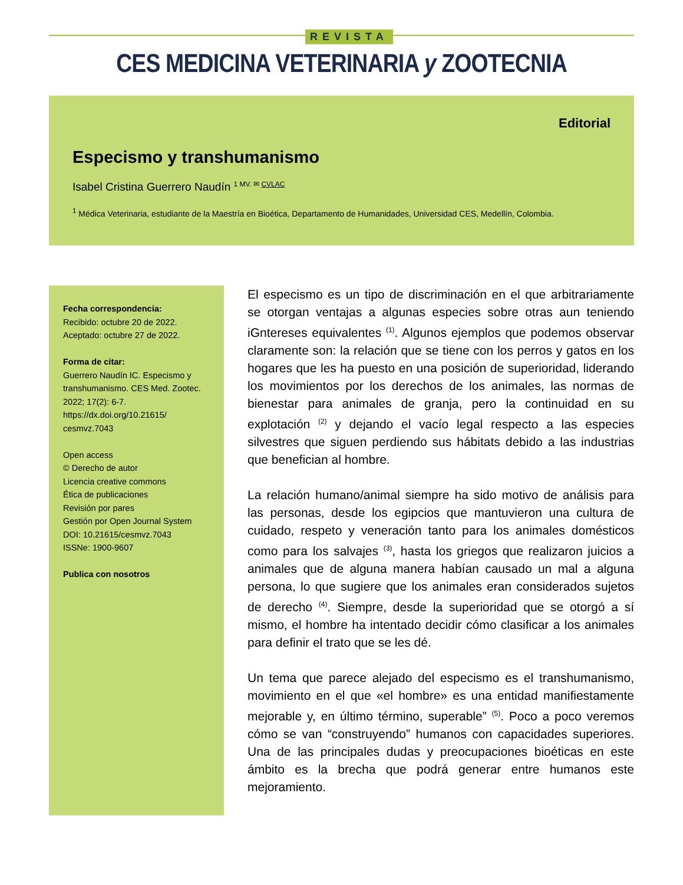REVISTA
CES MEDICINA VETERINARIA y ZOOTECNIA
Editorial
Especismo y transhumanismo
Isabel Cristina Guerrero Naudín <sup>1 MV. ✉ CVLAC</sup>
<sup>1</sup> Médica Veterinaria, estudiante de la Maestría en Bioética, Departamento de Humanidades, Universidad CES, Medellín, Colombia.
Fecha correspondencia:
Recibido: octubre 20 de 2022.
Aceptado: octubre 27 de 2022.
Forma de citar:
Guerrero Naudín IC. Especismo y transhumanismo. CES Med. Zootec. 2022; 17(2): 6-7. https://dx.doi.org/10.21615/ cesmvz.7043
Open access
© Derecho de autor
Licencia creative commons
Ética de publicaciones
Revisión por pares
Gestión por Open Journal System
DOI: 10.21615/cesmvz.7043
ISSNe: 1900-9607
Publica con nosotros
El especismo es un tipo de discriminación en el que arbitrariamente se otorgan ventajas a algunas especies sobre otras aun teniendo iGntereses equivalentes <sup>(1)</sup>. Algunos ejemplos que podemos observar claramente son: la relación que se tiene con los perros y gatos en los hogares que les ha puesto en una posición de superioridad, liderando los movimientos por los derechos de los animales, las normas de bienestar para animales de granja, pero la continuidad en su explotación <sup>(2)</sup> y dejando el vacío legal respecto a las especies silvestres que siguen perdiendo sus hábitats debido a las industrias que benefician al hombre.
La relación humano/animal siempre ha sido motivo de análisis para las personas, desde los egipcios que mantuvieron una cultura de cuidado, respeto y veneración tanto para los animales domésticos como para los salvajes <sup>(3)</sup>, hasta los griegos que realizaron juicios a animales que de alguna manera habían causado un mal a alguna persona, lo que sugiere que los animales eran considerados sujetos de derecho <sup>(4)</sup>. Siempre, desde la superioridad que se otorgó a sí mismo, el hombre ha intentado decidir cómo clasificar a los animales para definir el trato que se les dé.
Un tema que parece alejado del especismo es el transhumanismo, movimiento en el que «el hombre» es una entidad manifiestamente mejorable y, en último término, superable” <sup>(5)</sup>. Poco a poco veremos cómo se van “construyendo” humanos con capacidades superiores. Una de las principales dudas y preocupaciones bioéticas en este ámbito es la brecha que podrá generar entre humanos este mejoramiento.